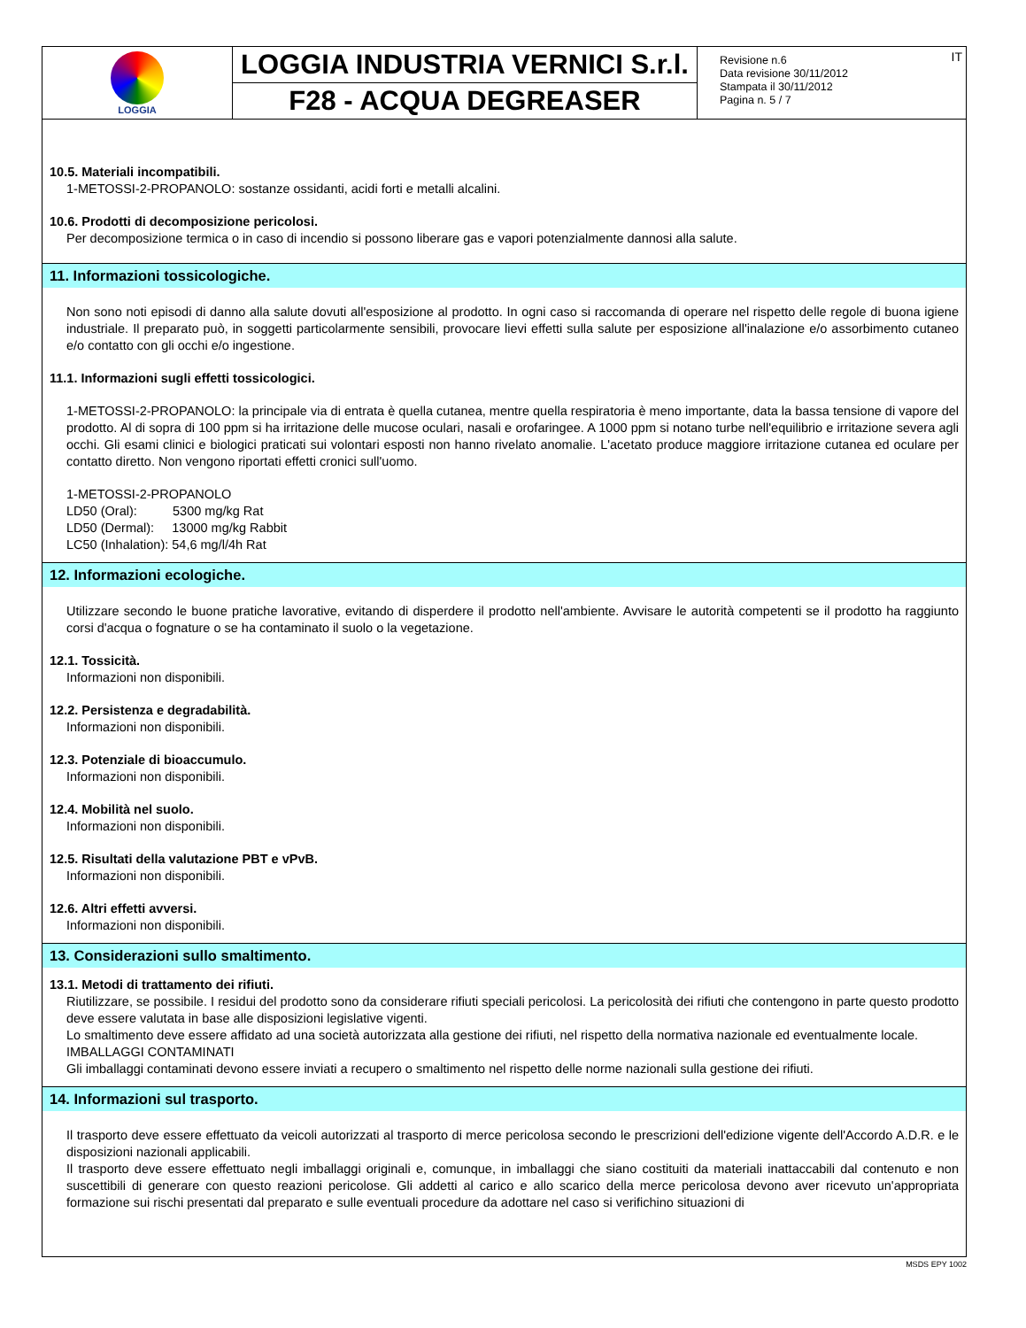| LOGGIA | LOGGIA INDUSTRIA VERNICI S.r.l. | Revisione n.6 Data revisione 30/11/2012 Stampata il 30/11/2012 Pagina n. 5 / 7 IT |
| | F28 - ACQUA DEGREASER | |
10.5. Materiali incompatibili.
1-METOSSI-2-PROPANOLO: sostanze ossidanti, acidi forti e metalli alcalini.
10.6. Prodotti di decomposizione pericolosi.
Per decomposizione termica o in caso di incendio si possono liberare gas e vapori potenzialmente dannosi alla salute.
11. Informazioni tossicologiche.
Non sono noti episodi di danno alla salute dovuti all'esposizione al prodotto. In ogni caso si raccomanda di operare nel rispetto delle regole di buona igiene industriale. Il preparato può, in soggetti particolarmente sensibili, provocare lievi effetti sulla salute per esposizione all'inalazione e/o assorbimento cutaneo e/o contatto con gli occhi e/o ingestione.
11.1. Informazioni sugli effetti tossicologici.
1-METOSSI-2-PROPANOLO: la principale via di entrata è quella cutanea, mentre quella respiratoria è meno importante, data la bassa tensione di vapore del prodotto. Al di sopra di 100 ppm si ha irritazione delle mucose oculari, nasali e orofaringee. A 1000 ppm si notano turbe nell'equilibrio e irritazione severa agli occhi. Gli esami clinici e biologici praticati sui volontari esposti non hanno rivelato anomalie. L'acetato produce maggiore irritazione cutanea ed oculare per contatto diretto. Non vengono riportati effetti cronici sull'uomo.
1-METOSSI-2-PROPANOLO
LD50 (Oral): 5300 mg/kg Rat
LD50 (Dermal): 13000 mg/kg Rabbit
LC50 (Inhalation): 54,6 mg/l/4h Rat
12. Informazioni ecologiche.
Utilizzare secondo le buone pratiche lavorative, evitando di disperdere il prodotto nell'ambiente. Avvisare le autorità competenti se il prodotto ha raggiunto corsi d'acqua o fognature o se ha contaminato il suolo o la vegetazione.
12.1. Tossicità.
Informazioni non disponibili.
12.2. Persistenza e degradabilità.
Informazioni non disponibili.
12.3. Potenziale di bioaccumulo.
Informazioni non disponibili.
12.4. Mobilità nel suolo.
Informazioni non disponibili.
12.5. Risultati della valutazione PBT e vPvB.
Informazioni non disponibili.
12.6. Altri effetti avversi.
Informazioni non disponibili.
13. Considerazioni sullo smaltimento.
13.1. Metodi di trattamento dei rifiuti.
Riutilizzare, se possibile. I residui del prodotto sono da considerare rifiuti speciali pericolosi. La pericolosità dei rifiuti che contengono in parte questo prodotto deve essere valutata in base alle disposizioni legislative vigenti.
Lo smaltimento deve essere affidato ad una società autorizzata alla gestione dei rifiuti, nel rispetto della normativa nazionale ed eventualmente locale.
IMBALLAGGI CONTAMINATI
Gli imballaggi contaminati devono essere inviati a recupero o smaltimento nel rispetto delle norme nazionali sulla gestione dei rifiuti.
14. Informazioni sul trasporto.
Il trasporto deve essere effettuato da veicoli autorizzati al trasporto di merce pericolosa secondo le prescrizioni dell'edizione vigente dell'Accordo A.D.R. e le disposizioni nazionali applicabili.
Il trasporto deve essere effettuato negli imballaggi originali e, comunque, in imballaggi che siano costituiti da materiali inattaccabili dal contenuto e non suscettibili di generare con questo reazioni pericolose. Gli addetti al carico e allo scarico della merce pericolosa devono aver ricevuto un'appropriata formazione sui rischi presentati dal preparato e sulle eventuali procedure da adottare nel caso si verifichino situazioni di
MSDS EPY 1002